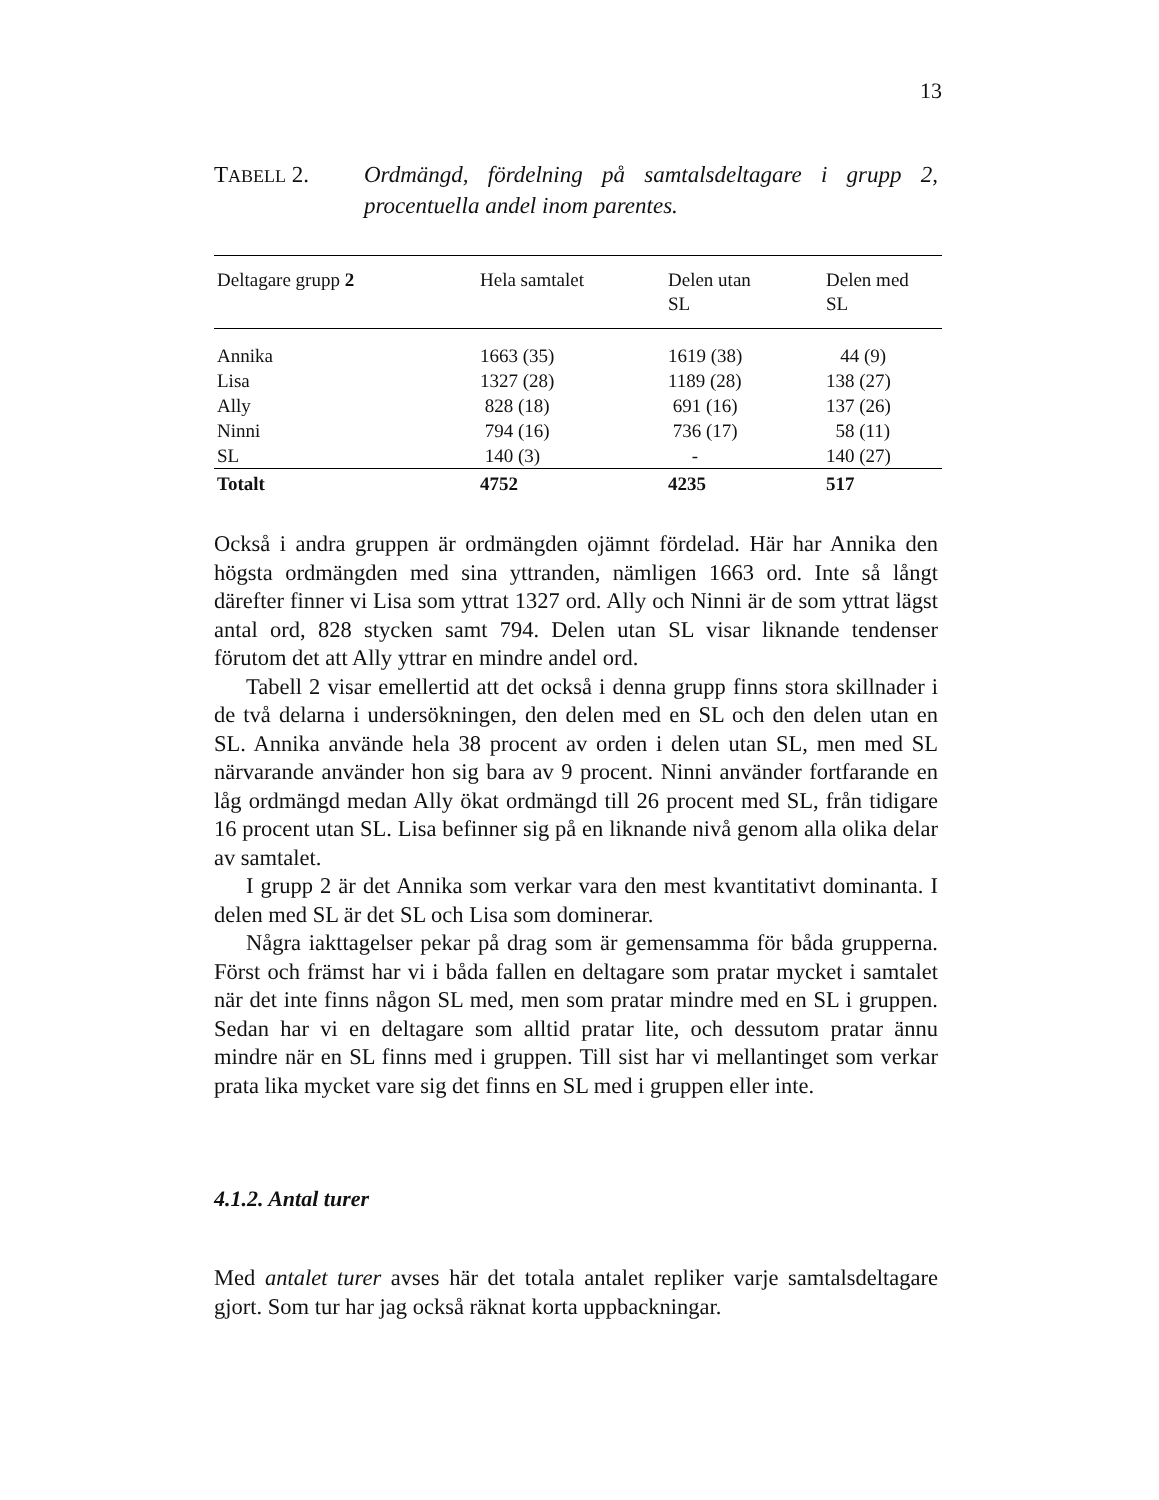13
TABELL 2. Ordmängd, fördelning på samtalsdeltagare i grupp 2, procentuella andel inom parentes.
| Deltagare grupp 2 | Hela samtalet | Delen utan SL | Delen med SL |
| --- | --- | --- | --- |
| Annika | 1663 (35) | 1619 (38) | 44 (9) |
| Lisa | 1327 (28) | 1189 (28) | 138 (27) |
| Ally | 828 (18) | 691 (16) | 137 (26) |
| Ninni | 794 (16) | 736 (17) | 58 (11) |
| SL | 140 (3) | - | 140 (27) |
| Totalt | 4752 | 4235 | 517 |
Också i andra gruppen är ordmängden ojämnt fördelad. Här har Annika den högsta ordmängden med sina yttranden, nämligen 1663 ord. Inte så långt därefter finner vi Lisa som yttrat 1327 ord. Ally och Ninni är de som yttrat lägst antal ord, 828 stycken samt 794. Delen utan SL visar liknande tendenser förutom det att Ally yttrar en mindre andel ord.
Tabell 2 visar emellertid att det också i denna grupp finns stora skillnader i de två delarna i undersökningen, den delen med en SL och den delen utan en SL. Annika använde hela 38 procent av orden i delen utan SL, men med SL närvarande använder hon sig bara av 9 procent. Ninni använder fortfarande en låg ordmängd medan Ally ökat ordmängd till 26 procent med SL, från tidigare 16 procent utan SL. Lisa befinner sig på en liknande nivå genom alla olika delar av samtalet.
I grupp 2 är det Annika som verkar vara den mest kvantitativt dominanta. I delen med SL är det SL och Lisa som dominerar.
Några iakttagelser pekar på drag som är gemensamma för båda grupperna. Först och främst har vi i båda fallen en deltagare som pratar mycket i samtalet när det inte finns någon SL med, men som pratar mindre med en SL i gruppen. Sedan har vi en deltagare som alltid pratar lite, och dessutom pratar ännu mindre när en SL finns med i gruppen. Till sist har vi mellantinget som verkar prata lika mycket vare sig det finns en SL med i gruppen eller inte.
4.1.2. Antal turer
Med antalet turer avses här det totala antalet repliker varje samtalsdeltagare gjort. Som tur har jag också räknat korta uppbackningar.